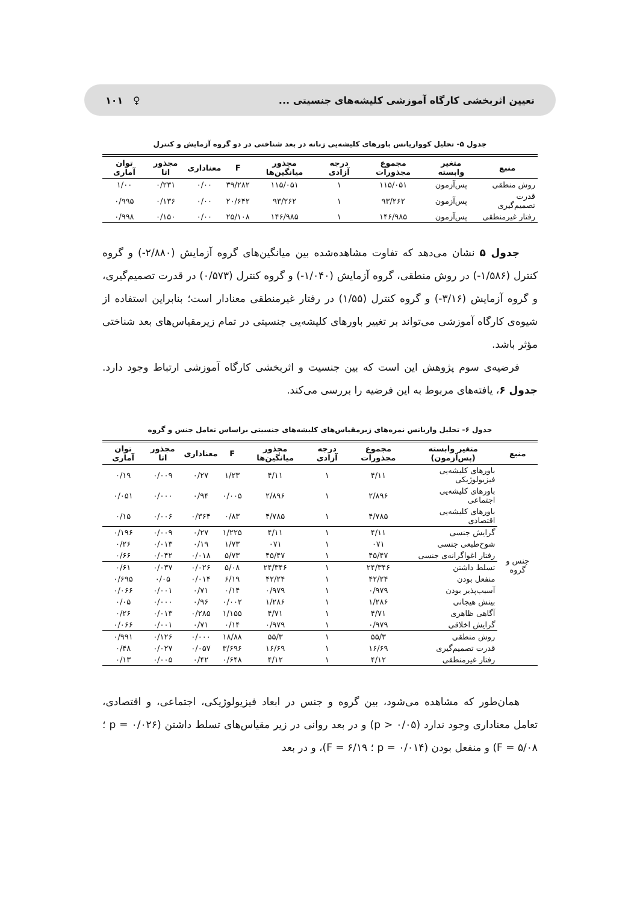تعیین اثربخشی کارگاه آموزشی کلیشه‌های جنسیتی ... ♀ ۱۰۱
جدول ۵- تحلیل کوواریانس باورهای کلیشه‌یی زنانه در بعد شناختی در دو گروه آزمایش و کنترل
| منبع | متغیر وابسته | مجموع مجذورات | درجه آزادی | مجذور میانگین‌ها | F | معناداری | مجذور اتا | توان آماری |
| --- | --- | --- | --- | --- | --- | --- | --- | --- |
| روش منطقی | پس‌آزمون | ۱۱۵/۰۵۱ | ۱ | ۱۱۵/۰۵۱ | ۳۹/۲۸۲ | ۰/۰۰ | ۰/۲۳۱ | ۱/۰۰ |
| قدرت تصمیم‌گیری | پس‌آزمون | ۹۳/۲۶۲ | ۱ | ۹۳/۲۶۲ | ۲۰/۶۴۲ | ۰/۰۰ | ۰/۱۳۶ | ۰/۹۹۵ |
| رفتار غیرمنطقی | پس‌آزمون | ۱۴۶/۹۸۵ | ۱ | ۱۴۶/۹۸۵ | ۲۵/۱۰۸ | ۰/۰۰ | ۰/۱۵۰ | ۰/۹۹۸ |
جدول ۵ نشان می‌دهد که تفاوت مشاهده‌شده بین میانگین‌های گروه آزمایش (۲/۸۸۰-) و گروه کنترل (۱/۵۸۶-) در روش منطقی، گروه آزمایش (۱/۰۴۰-) و گروه کنترل (۰/۵۷۳) در قدرت تصمیم‌گیری، و گروه آزمایش (۳/۱۶-) و گروه کنترل (۱/۵۵) در رفتار غیرمنطقی معنادار است؛ بنابراین استفاده از شیوه‌ی کارگاه آموزشی می‌تواند بر تغییر باورهای کلیشه‌یی جنسیتی در تمام زیرمقیاس‌های بعد شناختی مؤثر باشد.
فرضیه‌ی سوم پژوهش این است که بین جنسیت و اثربخشی کارگاه آموزشی ارتباط وجود دارد. جدول ۶، یافته‌های مربوط به این فرضیه را بررسی می‌کند.
جدول ۶- تحلیل واریانس نمره‌های زیرمقیاس‌های کلیشه‌های جنسیتی براساس تعامل جنس و گروه
| منبع | متغیر وابسته (پس‌آزمون) | مجموع مجذورات | درجه آزادی | مجذور میانگین‌ها | F | معناداری | مجذور اتا | توان آماری |
| --- | --- | --- | --- | --- | --- | --- | --- | --- |
| جنس و گروه | باورهای کلیشه‌یی فیزیولوژیکی | ۴/۱۱ | ۱ | ۴/۱۱ | ۱/۲۳ | ۰/۲۷ | ۰/۰۰۹ | ۰/۱۹ |
| | باورهای کلیشه‌یی اجتماعی | ۲/۸۹۶ | ۱ | ۲/۸۹۶ | ۰/۰۰۵ | ۰/۹۴ | ۰/۰۰۰ | ۰/۰۵۱ |
| | باورهای کلیشه‌یی اقتصادی | ۴/۷۸۵ | ۱ | ۴/۷۸۵ | ۰/۸۳ | ۰/۳۶۴ | ۰/۰۰۶ | ۰/۱۵ |
| | گرایش جنسی | ۴/۱۱ | ۱ | ۴/۱۱ | ۱/۲۲۵ | ۰/۲۷ | ۰/۰۰۹ | ۰/۱۹۶ |
| | شوخ‌طبعی جنسی | ۰۷۱ | ۱ | ۰۷۱ | ۱/۷۳ | ۰/۱۹ | ۰/۰۱۳ | ۰/۲۶ |
| | رفتار اغواگرانه‌ی جنسی | ۴۵/۴۷ | ۱ | ۴۵/۴۷ | ۵/۷۳ | ۰/۰۱۸ | ۰/۰۴۲ | ۰/۶۶ |
| | تسلط داشتن | ۲۴/۳۴۶ | ۱ | ۲۴/۳۴۶ | ۵/۰۸ | ۰/۰۲۶ | ۰/۰۳۷ | ۰/۶۱ |
| | منفعل بودن | ۴۲/۲۴ | ۱ | ۴۲/۲۴ | ۶/۱۹ | ۰/۰۱۴ | ۰/۰۵ | ۰/۶۹۵ |
| | آسیب‌پذیر بودن | ۰/۹۷۹ | ۱ | ۰/۹۷۹ | ۰/۱۴ | ۰/۷۱ | ۰/۰۰۱ | ۰/۰۶۶ |
| | بینش هیجانی | ۱/۲۸۶ | ۱ | ۱/۲۸۶ | ۰/۰۰۲ | ۰/۹۶ | ۰/۰۰۰ | ۰/۰۵ |
| | آگاهی ظاهری | ۴/۷۱ | ۱ | ۴/۷۱ | ۱/۱۵۵ | ۰/۲۸۵ | ۰/۰۱۳ | ۰/۲۶ |
| | گرایش اخلاقی | ۰/۹۷۹ | ۱ | ۰/۹۷۹ | ۰/۱۴ | ۰/۷۱ | ۰/۰۰۱ | ۰/۰۶۶ |
| | روش منطقی | ۵۵/۳ | ۱ | ۵۵/۳ | ۱۸/۸۸ | ۰/۰۰۰ | ۰/۱۲۶ | ۰/۹۹۱ |
| | قدرت تصمیم‌گیری | ۱۶/۶۹ | ۱ | ۱۶/۶۹ | ۳/۶۹۶ | ۰/۰۵۷ | ۰/۰۲۷ | ۰/۴۸ |
| | رفتار غیرمنطقی | ۴/۱۲ | ۱ | ۴/۱۲ | ۰/۶۴۸ | ۰/۴۲ | ۰/۰۰۵ | ۰/۱۳ |
همان‌طور که مشاهده می‌شود، بین گروه و جنس در ابعاد فیزیولوژیکی، اجتماعی، و اقتصادی، تعامل معناداری وجود ندارد (p > ۰/۰۵) و در بعد روانی در زیر مقیاس‌های تسلط داشتن (p = ۰/۰۲۶ ؛ F = ۵/۰۸) و منفعل بودن (p = ۰/۰۱۴ ؛ F = ۶/۱۹)، و در بعد